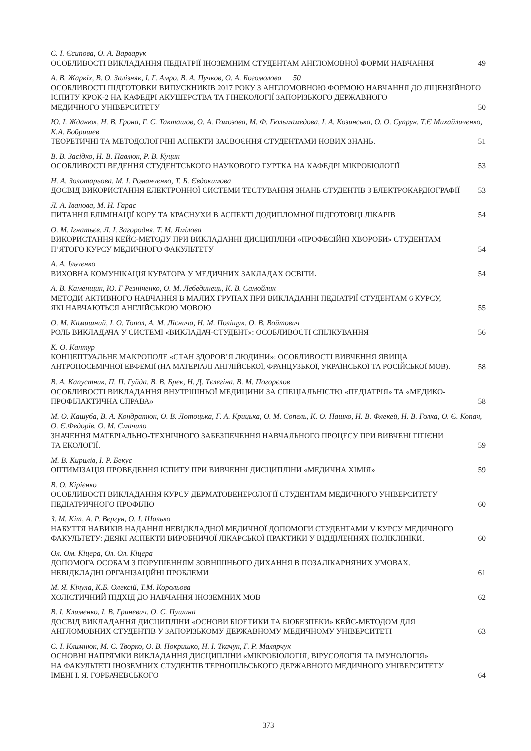С. І. Єсипова, О. А. Варварук
ОСОБЛИВОСТІ ВИКЛАДАННЯ ПЕДІАТРІЇ ІНОЗЕМНИМ СТУДЕНТАМ АНГЛОМОВНОЇ ФОРМИ НАВЧАННЯ 49
А. В. Жаркіх, В. О. Залізняк, І. Г. Амро, В. А. Пучков, О. А. Богомолова 50
ОСОБЛИВОСТІ ПІДГОТОВКИ ВИПУСКНИКІВ 2017 РОКУ З АНГЛОМОВНОЮ ФОРМОЮ НАВЧАННЯ ДО ЛІЦЕНЗІЙНОГО ІСПИТУ КРОК-2 НА КАФЕДРІ АКУШЕРСТВА ТА ГІНЕКОЛОГІЇ ЗАПОРІЗЬКОГО ДЕРЖАВНОГО
МЕДИЧНОГО УНІВЕРСИТЕТУ 50
Ю. І. Жданюк, Н. В. Грона, Г. С. Такташов, О. А. Гомозова, М. Ф. Гюльмамедова, І. А. Козинська, О. О. Супрун, Т.Є Михайличенко, К.А. Бобришев
ТЕОРЕТИЧНІ ТА МЕТОДОЛОГІЧНІ АСПЕКТИ ЗАСВОЄННЯ СТУДЕНТАМИ НОВИХ ЗНАНЬ 51
В. В. Засідко, Н. В. Павлюк, Р. В. Куцик
ОСОБЛИВОСТІ ВЕДЕННЯ СТУДЕНТСЬКОГО НАУКОВОГО ГУРТКА НА КАФЕДРІ МІКРОБІОЛОГІЇ 53
Н. А. Золотарьова, М. І. Романченко, Т. Б. Євдокимова
ДОСВІД ВИКОРИСТАННЯ ЕЛЕКТРОННОЇ СИСТЕМИ ТЕСТУВАННЯ ЗНАНЬ СТУДЕНТІВ З ЕЛЕКТРОКАРДІОГРАФІЇ 53
Л. А. Іванова, М. Н. Гарас
ПИТАННЯ ЕЛІМІНАЦІЇ КОРУ ТА КРАСНУХИ В АСПЕКТІ ДОДИПЛОМНОЇ ПІДГОТОВЦІ ЛІКАРІВ 54
О. М. Ігнатьєв, Л. І. Загородня, Т. М. Ямілова
ВИКОРИСТАННЯ КЕЙС-МЕТОДУ ПРИ ВИКЛАДАННІ ДИСЦИПЛІНИ «ПРОФЕСІЙНІ ХВОРОБИ» СТУДЕНТАМ
П’ЯТОГО КУРСУ МЕДИЧНОГО ФАКУЛЬТЕТУ 54
А. А. Ільченко
ВИХОВНА КОМУНІКАЦІЯ КУРАТОРА У МЕДИЧНИХ ЗАКЛАДАХ ОСВІТИ 54
А. В. Каменщик, Ю. Г Резніченко, О. М. Лебединець, К. В. Самойлик
МЕТОДИ АКТИВНОГО НАВЧАННЯ В МАЛИХ ГРУПАХ ПРИ ВИКЛАДАННІ ПЕДІАТРІЇ СТУДЕНТАМ 6 КУРСУ,
ЯКІ НАВЧАЮТЬСЯ АНГЛІЙСЬКОЮ МОВОЮ 55
О. М. Камишний, І. О. Топол, А. М. Ліснича, Н. М. Поліщук, О. В. Войтович
РОЛЬ ВИКЛАДАЧА У СИСТЕМІ «ВИКЛАДАЧ-СТУДЕНТ»: ОСОБЛИВОСТІ СПІЛКУВАННЯ 56
К. О. Кантур
КОНЦЕПТУАЛЬНЕ МАКРОПОЛЕ «СТАН ЗДОРОВ’Я ЛЮДИНИ»: ОСОБЛИВОСТІ ВИВЧЕННЯ ЯВИЩА
АНТРОПОСЕМІЧНОЇ ЕВФЕМІЇ (НА МАТЕРІАЛІ АНГЛІЙСЬКОЇ, ФРАНЦУЗЬКОЇ, УКРАЇНСЬКОЇ ТА РОСІЙСЬКОЇ МОВ) 58
В. А. Капустник, П. П. Гуйда, В. В. Брек, Н. Д. Тєлєгіна, В. М. Погорєлов
ОСОБЛИВОСТІ ВИКЛАДАННЯ ВНУТРІШНЬОЇ МЕДИЦИНИ ЗА СПЕЦІАЛЬНІСТЮ «ПЕДІАТРІЯ» ТА «МЕДИКО-
ПРОФІЛАКТИЧНА СПРАВА» 58
М. О. Кашуба, В. А. Кондратюк, О. В. Лотоцька, Г. А. Крицька, О. М. Сопель, К. О. Пашко, Н. В. Флекей, Н. В. Голка, О. Є. Копач, О. Є.Федорів. О. М. Смачило
ЗНАЧЕННЯ МАТЕРІАЛЬНО-ТЕХНІЧНОГО ЗАБЕЗПЕЧЕННЯ НАВЧАЛЬНОГО ПРОЦЕСУ ПРИ ВИВЧЕНІ ГІГІЄНИ
ТА ЕКОЛОГІЇ 59
М. В. Кирилів, І. Р. Бекус
ОПТИМІЗАЦІЯ ПРОВЕДЕННЯ ІСПИТУ ПРИ ВИВЧЕННІ ДИСЦИПЛІНИ «МЕДИЧНА ХІМІЯ» 59
В. О. Кірієнко
ОСОБЛИВОСТІ ВИКЛАДАННЯ КУРСУ ДЕРМАТОВЕНЕРОЛОГІЇ СТУДЕНТАМ МЕДИЧНОГО УНІВЕРСИТЕТУ
ПЕДІАТРИЧНОГО ПРОФІЛЮ 60
З. М. Кіт, А. Р. Вергун, О. І. Шалько
НАБУТТЯ НАВИКІВ НАДАННЯ НЕВІДКЛАДНОЇ МЕДИЧНОЇ ДОПОМОГИ СТУДЕНТАМИ V КУРСУ МЕДИЧНОГО
ФАКУЛЬТЕТУ: ДЕЯКІ АСПЕКТИ ВИРОБНИЧОЇ ЛІКАРСЬКОЇ ПРАКТИКИ У ВІДДІЛЕННЯХ ПОЛІКЛІНІКИ 60
Ол. Ом. Кіцера, Ол. Ол. Кіцера
ДОПОМОГА ОСОБАМ З ПОРУШЕННЯМ ЗОВНІШНЬОГО ДИХАННЯ В ПОЗАЛІКАРНЯНИХ УМОВАХ.
НЕВІДКЛАДНІ ОРГАНІЗАЦІЙНІ ПРОБЛЕМИ 61
М. Я. Кічула, К.Б. Олексій, Т.М. Корольова
ХОЛІСТИЧНИЙ ПІДХІД ДО НАВЧАННЯ ІНОЗЕМНИХ МОВ 62
В. І. Клименко, І. В. Гриневич, О. С. Пушина
ДОСВІД ВИКЛАДАННЯ ДИСЦИПЛІНИ «ОСНОВИ БІОЕТИКИ ТА БІОБЕЗПЕКИ» КЕЙС-МЕТОДОМ ДЛЯ
АНГЛОМОВНИХ СТУДЕНТІВ У ЗАПОРІЗЬКОМУ ДЕРЖАВНОМУ МЕДИЧНОМУ УНІВЕРСИТЕТІ 63
С. І. Климнюк, М. С. Творко, О. В. Покришко, Н. І. Ткачук, Г. Р. Малярчук
ОСНОВНІ НАПРЯМКИ ВИКЛАДАННЯ ДИСЦИПЛІНИ «МІКРОБІОЛОГІЯ, ВІРУСОЛОГІЯ ТА ІМУНОЛОГІЯ»
НА ФАКУЛЬТЕТІ ІНОЗЕМНИХ СТУДЕНТІВ ТЕРНОПІЛЬСЬКОГО ДЕРЖАВНОГО МЕДИЧНОГО УНІВЕРСИТЕТУ
ІМЕНІ І. Я. ГОРБАЧЕВСЬКОГО 64
373